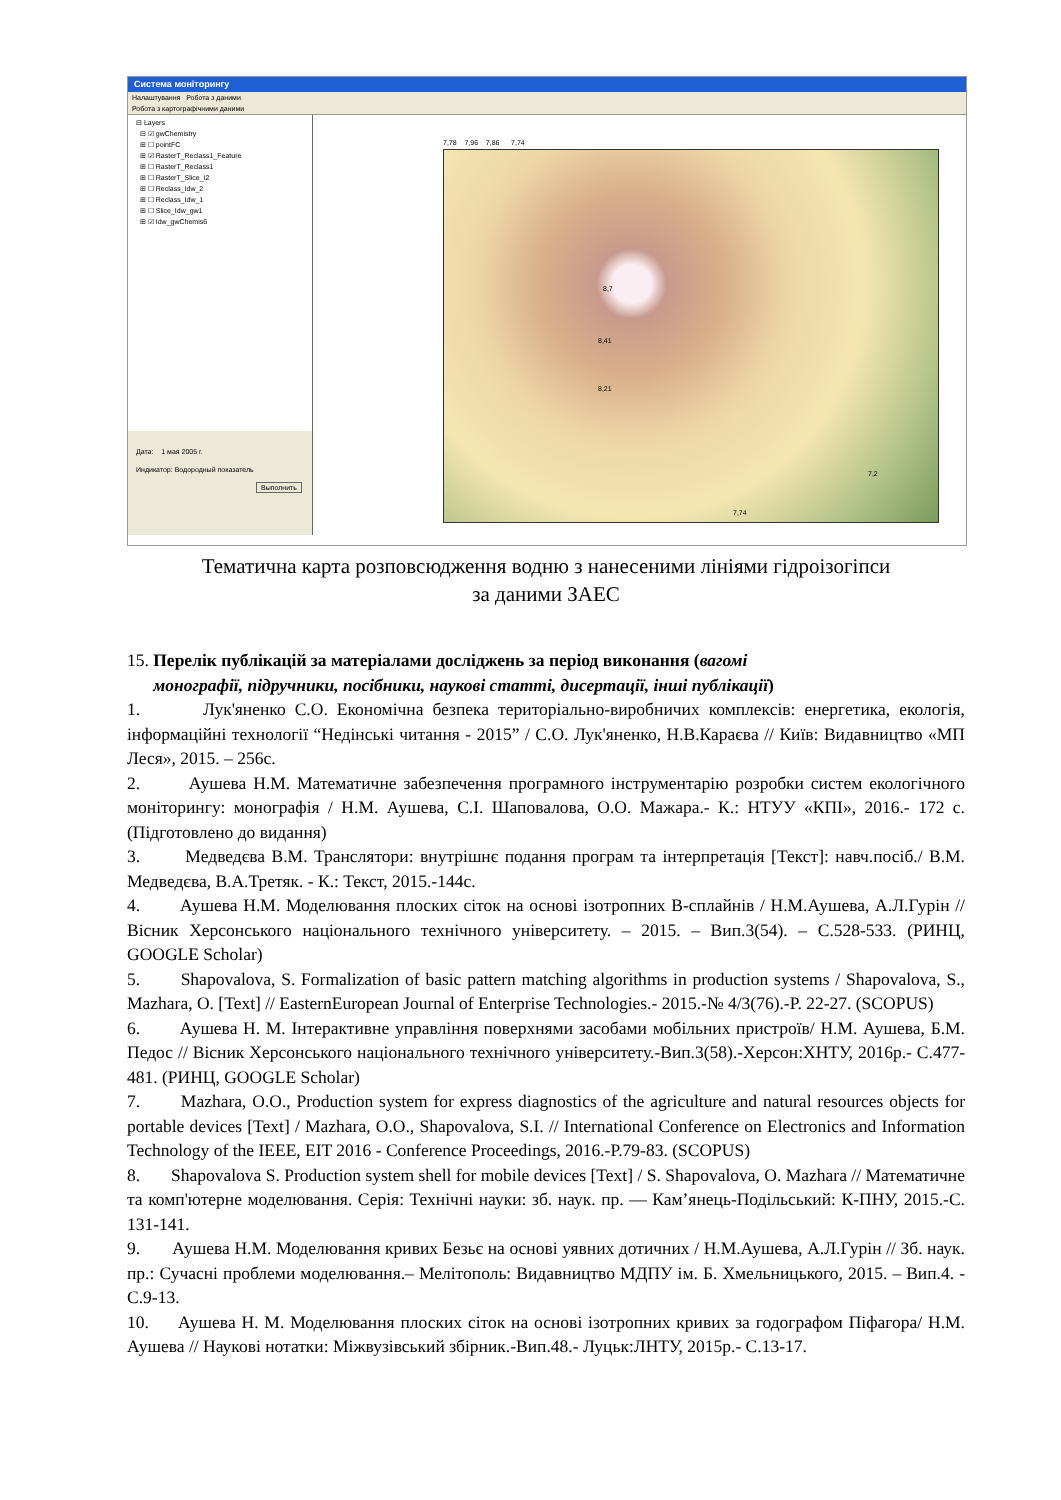Система моніторингу
Налаштування Робота з даними
Робота з картографічними даними
⊟ Layers
⊟ ☑ gwChemistry
⊞ ☐ pointFC
⊞ ☑ RasterT_Reclass1_Feature
⊞ ☐ RasterT_Reclass1
⊞ ☐ RasterT_Slice_I2
⊞ ☐ Reclass_Idw_2
⊞ ☐ Reclass_Idw_1
⊞ ☐ Slice_Idw_gw1
⊞ ☑ Idw_gwChemis6
Дата: 1 мая 2005 г.
Индикатор: Водородный показатель
Выполнить
7,78 7,96 7,86 7,74
8,7
8,41
8,21
7,2
7,74
Тематична карта розповсюдження водню з нанесеними лініями гідроізогіпси
за даними ЗАЕС
15. Перелік публікацій за матеріалами досліджень за період виконання (вагомі
монографії, підручники, посібники, наукові статті, дисертації, інші публікації)
1. Лук'яненко С.О. Економічна безпека територіально-виробничих комплексів: енергетика, екологія, інформаційні технології “Недінські читання - 2015” / С.О. Лук'яненко, Н.В.Караєва // Київ: Видавництво «МП Леся», 2015. – 256с.
2. Аушева Н.М. Математичне забезпечення програмного інструментарію розробки систем екологічного моніторингу: монографія / Н.М. Аушева, С.І. Шаповалова, О.О. Мажара.- К.: НТУУ «КПІ», 2016.- 172 с. (Підготовлено до видання)
3. Медведєва В.М. Транслятори: внутрішнє подання програм та інтерпретація [Текст]: навч.посіб./ В.М. Медведєва, В.А.Третяк. - К.: Текст, 2015.-144с.
4. Аушева Н.М. Моделювання плоских сіток на основі ізотропних В-сплайнів / Н.М.Аушева, А.Л.Гурін // Вісник Херсонського національного технічного університету. – 2015. – Вип.3(54). – С.528-533. (РИНЦ, GOOGLE Scholar)
5. Shapovalova, S. Formalization of basic pattern matching algorithms in production systems / Shapovalova, S., Mazhara, O. [Text] // EasternEuropean Journal of Enterprise Technologies.- 2015.-№ 4/3(76).-P. 22-27. (SCOPUS)
6. Аушева Н. М. Інтерактивне управління поверхнями засобами мобільних пристроїв/ Н.М. Аушева, Б.М. Педос // Вісник Херсонського національного технічного університету.-Вип.3(58).-Херсон:ХНТУ, 2016р.- С.477-481. (РИНЦ, GOOGLE Scholar)
7. Mazhara, O.O., Production system for express diagnostics of the agriculture and natural resources objects for portable devices [Text] / Mazhara, O.O., Shapovalova, S.I. // International Conference on Electronics and Information Technology of the IEEE, EIT 2016 - Conference Proceedings, 2016.-P.79-83. (SCOPUS)
8. Shapovalova S. Production system shell for mobile devices [Text] / S. Shapovalova, O. Mazhara // Математичне та комп'ютерне моделювання. Серія: Технічні науки: зб. наук. пр. — Кам’янець-Подільський: К-ПНУ, 2015.-С. 131-141.
9. Аушева Н.М. Моделювання кривих Безьє на основі уявних дотичних / Н.М.Аушева, А.Л.Гурін // Зб. наук. пр.: Сучасні проблеми моделювання.– Мелітополь: Видавництво МДПУ ім. Б. Хмельницького, 2015. – Вип.4. - С.9-13.
10. Аушева Н. М. Моделювання плоских сіток на основі ізотропних кривих за годографом Піфагора/ Н.М. Аушева // Наукові нотатки: Міжвузівський збірник.-Вип.48.- Луцьк:ЛНТУ, 2015р.- С.13-17.